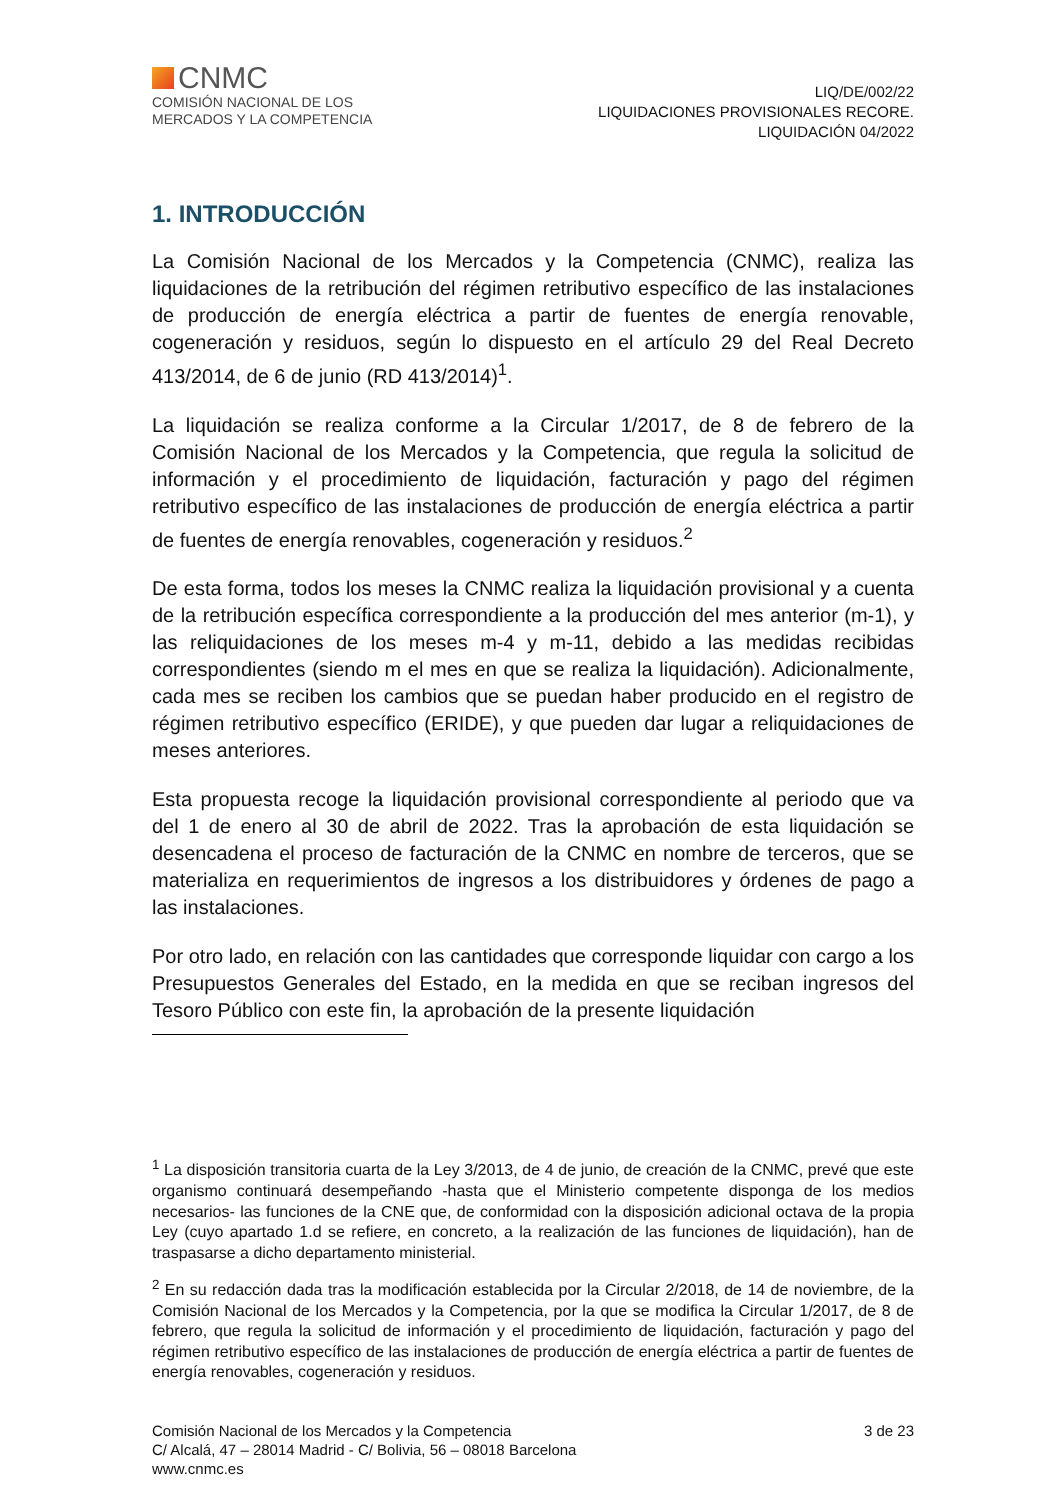CNMC
COMISIÓN NACIONAL DE LOS
MERCADOS Y LA COMPETENCIA
LIQ/DE/002/22
LIQUIDACIONES PROVISIONALES RECORE.
LIQUIDACIÓN 04/2022
1. INTRODUCCIÓN
La Comisión Nacional de los Mercados y la Competencia (CNMC), realiza las liquidaciones de la retribución del régimen retributivo específico de las instalaciones de producción de energía eléctrica a partir de fuentes de energía renovable, cogeneración y residuos, según lo dispuesto en el artículo 29 del Real Decreto 413/2014, de 6 de junio (RD 413/2014)<sup>1</sup>.
La liquidación se realiza conforme a la Circular 1/2017, de 8 de febrero de la Comisión Nacional de los Mercados y la Competencia, que regula la solicitud de información y el procedimiento de liquidación, facturación y pago del régimen retributivo específico de las instalaciones de producción de energía eléctrica a partir de fuentes de energía renovables, cogeneración y residuos.<sup>2</sup>
De esta forma, todos los meses la CNMC realiza la liquidación provisional y a cuenta de la retribución específica correspondiente a la producción del mes anterior (m-1), y las reliquidaciones de los meses m-4 y m-11, debido a las medidas recibidas correspondientes (siendo m el mes en que se realiza la liquidación). Adicionalmente, cada mes se reciben los cambios que se puedan haber producido en el registro de régimen retributivo específico (ERIDE), y que pueden dar lugar a reliquidaciones de meses anteriores.
Esta propuesta recoge la liquidación provisional correspondiente al periodo que va del 1 de enero al 30 de abril de 2022. Tras la aprobación de esta liquidación se desencadena el proceso de facturación de la CNMC en nombre de terceros, que se materializa en requerimientos de ingresos a los distribuidores y órdenes de pago a las instalaciones.
Por otro lado, en relación con las cantidades que corresponde liquidar con cargo a los Presupuestos Generales del Estado, en la medida en que se reciban ingresos del Tesoro Público con este fin, la aprobación de la presente liquidación
<sup>1</sup> La disposición transitoria cuarta de la Ley 3/2013, de 4 de junio, de creación de la CNMC, prevé que este organismo continuará desempeñando -hasta que el Ministerio competente disponga de los medios necesarios- las funciones de la CNE que, de conformidad con la disposición adicional octava de la propia Ley (cuyo apartado 1.d se refiere, en concreto, a la realización de las funciones de liquidación), han de traspasarse a dicho departamento ministerial.
<sup>2</sup> En su redacción dada tras la modificación establecida por la Circular 2/2018, de 14 de noviembre, de la Comisión Nacional de los Mercados y la Competencia, por la que se modifica la Circular 1/2017, de 8 de febrero, que regula la solicitud de información y el procedimiento de liquidación, facturación y pago del régimen retributivo específico de las instalaciones de producción de energía eléctrica a partir de fuentes de energía renovables, cogeneración y residuos.
Comisión Nacional de los Mercados y la Competencia
C/ Alcalá, 47 – 28014 Madrid - C/ Bolivia, 56 – 08018 Barcelona
www.cnmc.es
3 de 23